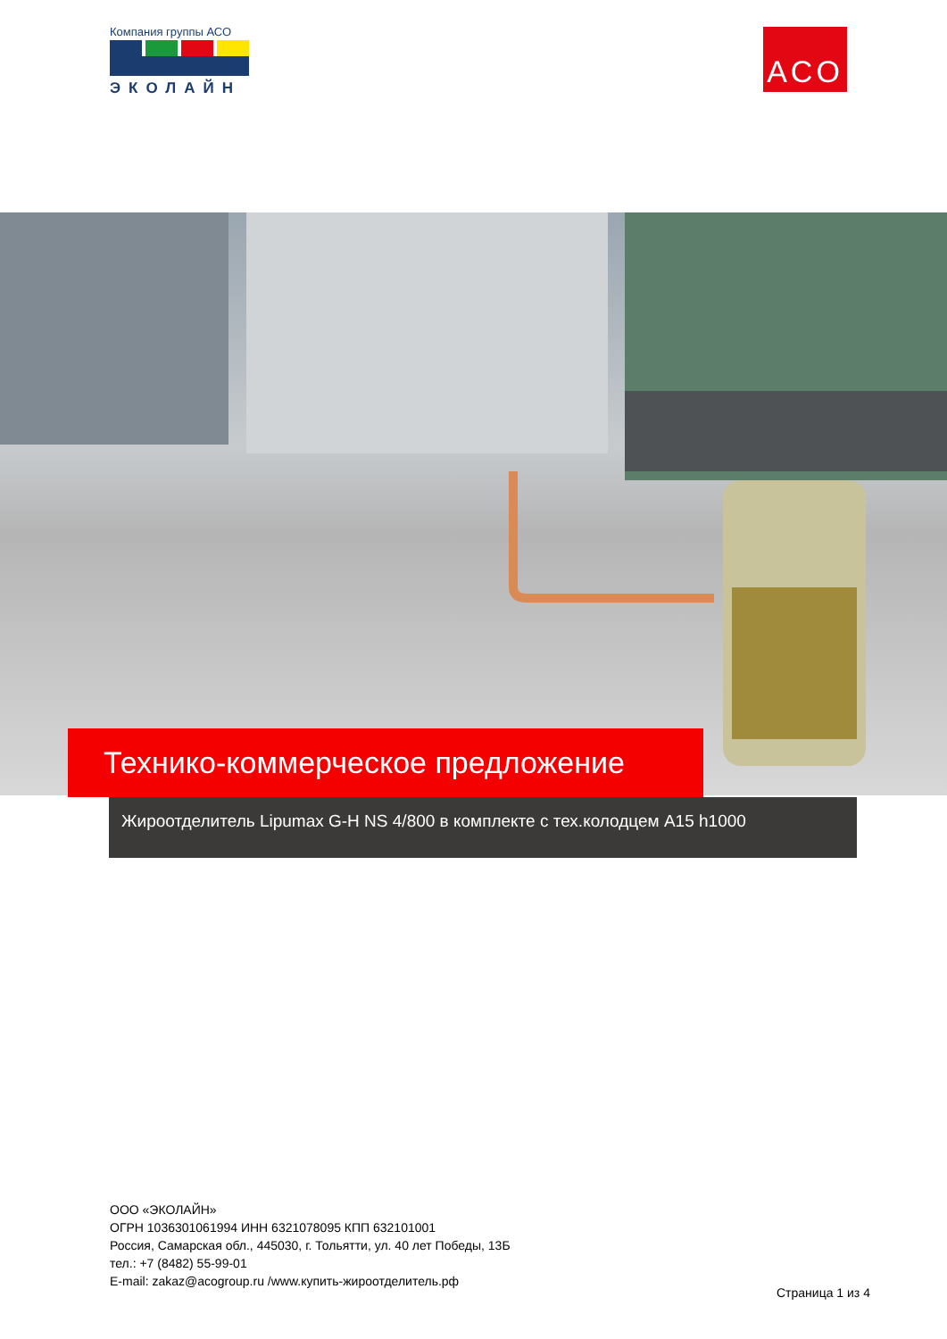Компания группы АСО
ЭКОЛАЙН
ACO
Технико-коммерческое предложение
Жироотделитель Lipumax G-H NS 4/800 в комплекте с тех.колодцем A15 h1000
ООО «ЭКОЛАЙН»
ОГРН 1036301061994 ИНН 6321078095 КПП 632101001
Россия, Самарская обл., 445030, г. Тольятти, ул. 40 лет Победы, 13Б
тел.: +7 (8482) 55-99-01
E-mail: zakaz@acogroup.ru /www.купить-жироотделитель.рф
Страница 1 из 4